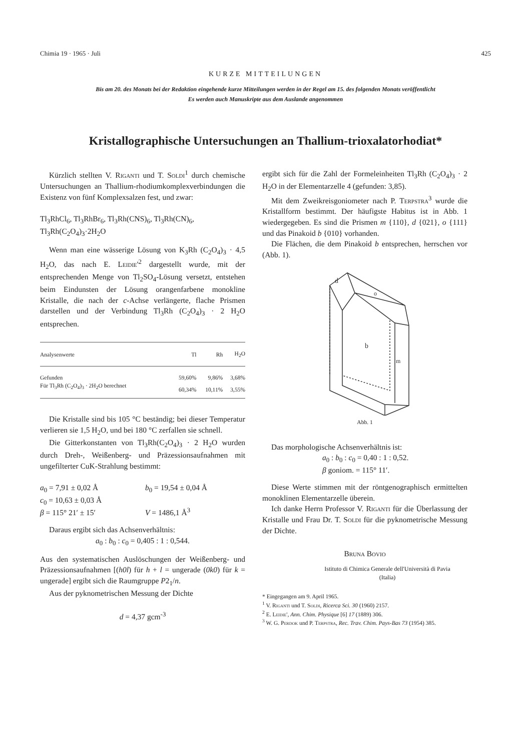Chimia 19 · 1965 · Juli 425
KURZE MITTEILUNGEN
Bis am 20. des Monats bei der Redaktion eingehende kurze Mitteilungen werden in der Regel am 15. des folgenden Monats veröffentlicht
Es werden auch Manuskripte aus dem Auslande angenommen
Kristallographische Untersuchungen an Thallium-trioxalatorhodiat*
Kürzlich stellten V. Riganti und T. Soldi<sup>1</sup> durch chemische Untersuchungen an Thallium-rhodiumkomplexverbindungen die Existenz von fünf Komplexsalzen fest, und zwar:
Tl<sub>3</sub>RhCl<sub>6</sub>, Tl<sub>3</sub>RhBr<sub>6</sub>, Tl<sub>3</sub>Rh(CNS)<sub>6</sub>, Tl<sub>3</sub>Rh(CN)<sub>6</sub>,
Tl<sub>3</sub>Rh(C<sub>2</sub>O<sub>4</sub>)<sub>3</sub>·2H<sub>2</sub>O
Wenn man eine wässerige Lösung von K<sub>3</sub>Rh (C<sub>2</sub>O<sub>4</sub>)<sub>3</sub> · 4,5 H<sub>2</sub>O, das nach E. Leidie'<sup>2</sup> dargestellt wurde, mit der entsprechenden Menge von Tl<sub>2</sub>SO<sub>4</sub>-Lösung versetzt, entstehen beim Eindunsten der Lösung orangenfarbene monokline Kristalle, die nach der c-Achse verlängerte, flache Prismen darstellen und der Verbindung Tl<sub>3</sub>Rh (C<sub>2</sub>O<sub>4</sub>)<sub>3</sub> · 2 H<sub>2</sub>O entsprechen.
| Analysenwerte | Tl | Rh | H<sub>2</sub>O |
| --- | --- | --- | --- |
| Gefunden | 59,60% | 9,86% | 3,68% |
| Für Tl<sub>3</sub>Rh (C<sub>2</sub>O<sub>4</sub>)<sub>3</sub> · 2H<sub>2</sub>O berechnet | 60,34% | 10,11% | 3,55% |
Die Kristalle sind bis 105 °C beständig; bei dieser Temperatur verlieren sie 1,5 H<sub>2</sub>O, und bei 180 °C zerfallen sie schnell.
Die Gitterkonstanten von Tl<sub>3</sub>Rh(C<sub>2</sub>O<sub>4</sub>)<sub>3</sub> · 2 H<sub>2</sub>O wurden durch Dreh-, Weißenberg- und Präzessionsaufnahmen mit ungefilterter CuK-Strahlung bestimmt:
a<sub>0</sub> = 7,91 ± 0,02 Å
c<sub>0</sub> = 10,63 ± 0,03 Å
β = 115° 21′ ± 15′ b<sub>0</sub> = 19,54 ± 0,04 Å
V = 1486,1 Å<sup>3</sup>
Daraus ergibt sich das Achsenverhältnis:
a<sub>0</sub> : b<sub>0</sub> : c<sub>0</sub> = 0,405 : 1 : 0,544.
Aus den systematischen Auslöschungen der Weißenberg- und Präzessionsaufnahmen [(h0l) für h + l = ungerade (0k0) für k = ungerade] ergibt sich die Raumgruppe P2<sub>1</sub>/n.
Aus der pyknometrischen Messung der Dichte
d = 4,37 gcm<sup>-3</sup>
ergibt sich für die Zahl der Formeleinheiten Tl<sub>3</sub>Rh (C<sub>2</sub>O<sub>4</sub>)<sub>3</sub> · 2 H<sub>2</sub>O in der Elementarzelle 4 (gefunden: 3,85).
Mit dem Zweikreisgoniometer nach P. Terpstra<sup>3</sup> wurde die Kristallform bestimmt. Der häufigste Habitus ist in Abb. 1 wiedergegeben. Es sind die Prismen m {110}, d {021}, o {111} und das Pinakoid b {010} vorhanden.
Die Flächen, die dem Pinakoid b entsprechen, herrschen vor (Abb. 1).
d
o
b
m
Abb. 1
Das morphologische Achsenverhältnis ist:
a<sub>0</sub> : b<sub>0</sub> : c<sub>0</sub> = 0,40 : 1 : 0,52.
β goniom. = 115° 11′.
Diese Werte stimmen mit der röntgenographisch ermittelten monoklinen Elementarzelle überein.
Ich danke Herrn Professor V. Riganti für die Überlassung der Kristalle und Frau Dr. T. Soldi für die pyknometrische Messung der Dichte.
Bruna Bovio
Istituto di Chimica Generale dell'Università di Pavia
(Italia)
* Eingegangen am 9. April 1965.
<sup>1</sup> V. Riganti und T. Soldi, Ricerca Sci. 30 (1960) 2157.
<sup>2</sup> E. Leidie', Ann. Chim. Physique [6] 17 (1889) 306.
<sup>3</sup> W. G. Perdok und P. Terpstra, Rec. Trav. Chim. Pays-Bas 73 (1954) 385.